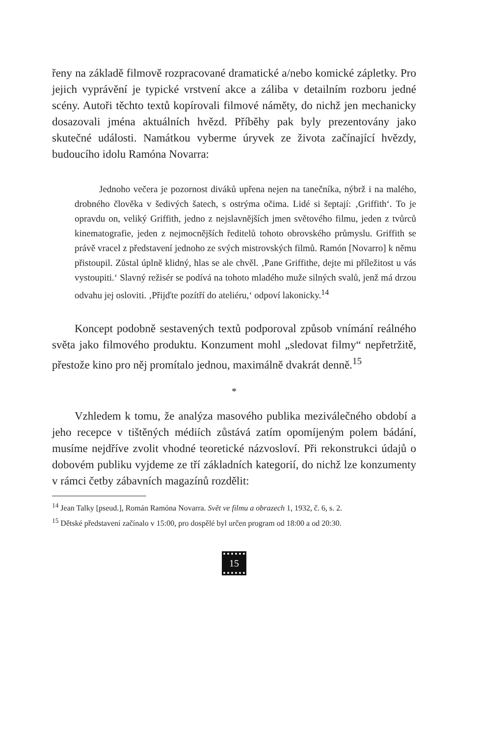řeny na základě filmově rozpracované dramatické a/nebo komické zápletky. Pro jejich vyprávění je typické vrstvení akce a záliba v detailním rozboru jedné scény. Autoři těchto textů kopírovali filmové náměty, do nichž jen mechanicky dosazovali jména aktuálních hvězd. Příběhy pak byly prezentovány jako skutečné události. Namátkou vyberme úryvek ze života začínající hvězdy, budoucího idolu Ramóna Novarra:
Jednoho večera je pozornost diváků upřena nejen na tanečníka, nýbrž i na malého, drobného člověka v šedivých šatech, s ostrýma očima. Lidé si šeptají: ‚Griffith‘. To je opravdu on, veliký Griffith, jedno z nejslavnějších jmen světového filmu, jeden z tvůrců kinematografie, jeden z nejmocnějších ředitelů tohoto obrovského průmyslu. Griffith se právě vracel z představení jednoho ze svých mistrovských filmů. Ramón [Novarro] k němu přistoupil. Zůstal úplně klidný, hlas se ale chvěl. ‚Pane Griffithe, dejte mi příležitost u vás vystoupiti.‘ Slavný režisér se podívá na tohoto mladého muže silných svalů, jenž má drzou odvahu jej osloviti. ‚Přijďte pozítří do ateliéru,‘ odpoví lakonicky.<sup>14</sup>
Koncept podobně sestavených textů podporoval způsob vnímání reálného světa jako filmového produktu. Konzument mohl „sledovat filmy“ nepřetržitě, přestože kino pro něj promítalo jednou, maximálně dvakrát denně.<sup>15</sup>
*
Vzhledem k tomu, že analýza masového publika meziválečného období a jeho recepce v tištěných médiích zůstává zatím opomíjeným polem bádání, musíme nejdříve zvolit vhodné teoretické názvosloví. Při rekonstrukci údajů o dobovém publiku vyjdeme ze tří základních kategorií, do nichž lze konzumenty v rámci četby zábavních magazínů rozdělit:
<sup>14</sup> Jean Talky [pseud.], Román Ramóna Novarra. Svět ve filmu a obrazech 1, 1932, č. 6, s. 2.
<sup>15</sup> Dětské představení začínalo v 15:00, pro dospělé byl určen program od 18:00 a od 20:30.
15